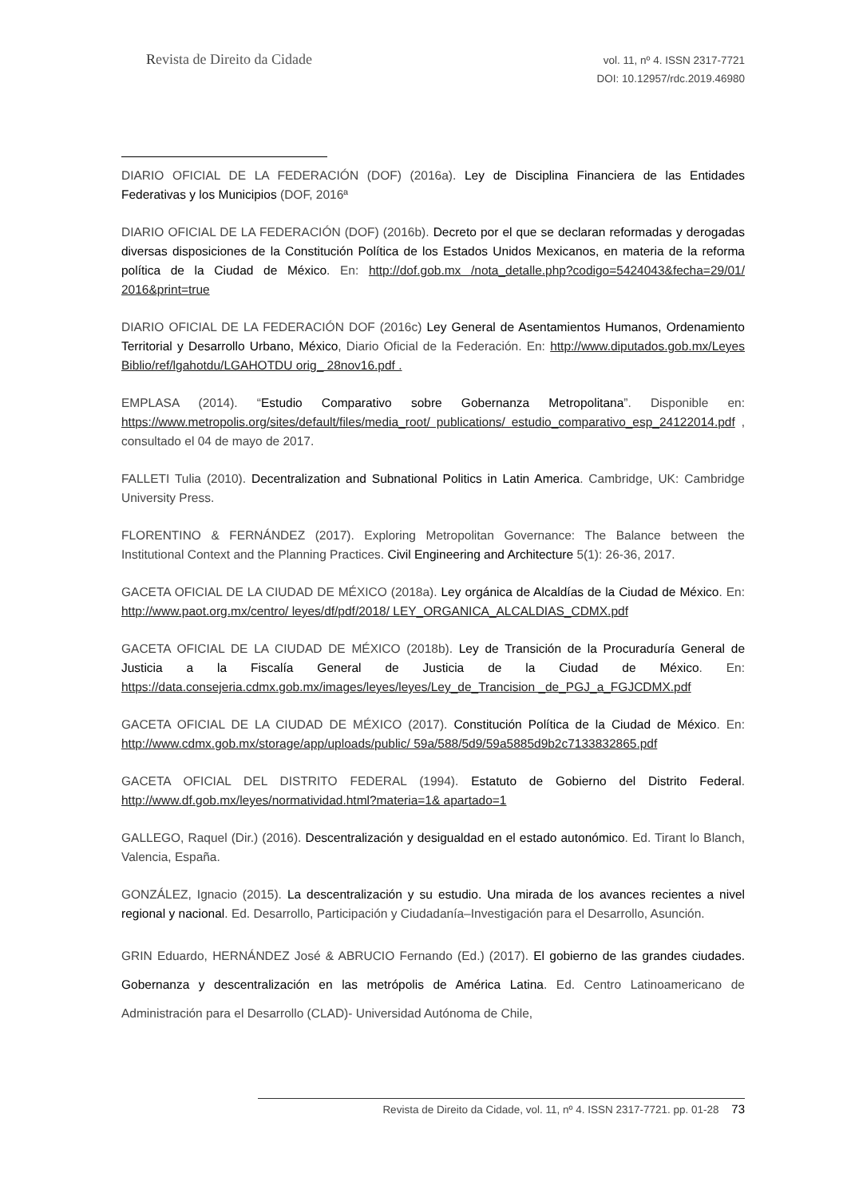Revista de Direito da Cidade
vol. 11, nº 4. ISSN 2317-7721
DOI: 10.12957/rdc.2019.46980
DIARIO OFICIAL DE LA FEDERACIÓN (DOF) (2016a). Ley de Disciplina Financiera de las Entidades Federativas y los Municipios (DOF, 2016ª
DIARIO OFICIAL DE LA FEDERACIÓN (DOF) (2016b). Decreto por el que se declaran reformadas y derogadas diversas disposiciones de la Constitución Política de los Estados Unidos Mexicanos, en materia de la reforma política de la Ciudad de México. En: http://dof.gob.mx /nota_detalle.php?codigo=5424043&fecha=29/01/ 2016&print=true
DIARIO OFICIAL DE LA FEDERACIÓN DOF (2016c) Ley General de Asentamientos Humanos, Ordenamiento Territorial y Desarrollo Urbano, México, Diario Oficial de la Federación. En: http://www.diputados.gob.mx/Leyes Biblio/ref/lgahotdu/LGAHOTDU orig_ 28nov16.pdf .
EMPLASA (2014). “Estudio Comparativo sobre Gobernanza Metropolitana”. Disponible en: https://www.metropolis.org/sites/default/files/media_root/ publications/ estudio_comparativo_esp_24122014.pdf , consultado el 04 de mayo de 2017.
FALLETI Tulia (2010). Decentralization and Subnational Politics in Latin America. Cambridge, UK: Cambridge University Press.
FLORENTINO & FERNÁNDEZ (2017). Exploring Metropolitan Governance: The Balance between the Institutional Context and the Planning Practices. Civil Engineering and Architecture 5(1): 26-36, 2017.
GACETA OFICIAL DE LA CIUDAD DE MÉXICO (2018a). Ley orgánica de Alcaldías de la Ciudad de México. En: http://www.paot.org.mx/centro/ leyes/df/pdf/2018/ LEY_ORGANICA_ALCALDIAS_CDMX.pdf
GACETA OFICIAL DE LA CIUDAD DE MÉXICO (2018b). Ley de Transición de la Procuraduría General de Justicia a la Fiscalía General de Justicia de la Ciudad de México. En: https://data.consejeria.cdmx.gob.mx/images/leyes/leyes/Ley_de_Trancision _de_PGJ_a_FGJCDMX.pdf
GACETA OFICIAL DE LA CIUDAD DE MÉXICO (2017). Constitución Política de la Ciudad de México. En: http://www.cdmx.gob.mx/storage/app/uploads/public/ 59a/588/5d9/59a5885d9b2c7133832865.pdf
GACETA OFICIAL DEL DISTRITO FEDERAL (1994). Estatuto de Gobierno del Distrito Federal. http://www.df.gob.mx/leyes/normatividad.html?materia=1& apartado=1
GALLEGO, Raquel (Dir.) (2016). Descentralización y desigualdad en el estado autonómico. Ed. Tirant lo Blanch, Valencia, España.
GONZÁLEZ, Ignacio (2015). La descentralización y su estudio. Una mirada de los avances recientes a nivel regional y nacional. Ed. Desarrollo, Participación y Ciudadanía–Investigación para el Desarrollo, Asunción.
GRIN Eduardo, HERNÁNDEZ José & ABRUCIO Fernando (Ed.) (2017). El gobierno de las grandes ciudades. Gobernanza y descentralización en las metrópolis de América Latina. Ed. Centro Latinoamericano de Administración para el Desarrollo (CLAD)- Universidad Autónoma de Chile,
Revista de Direito da Cidade, vol. 11, nº 4. ISSN 2317-7721. pp. 01-28 73